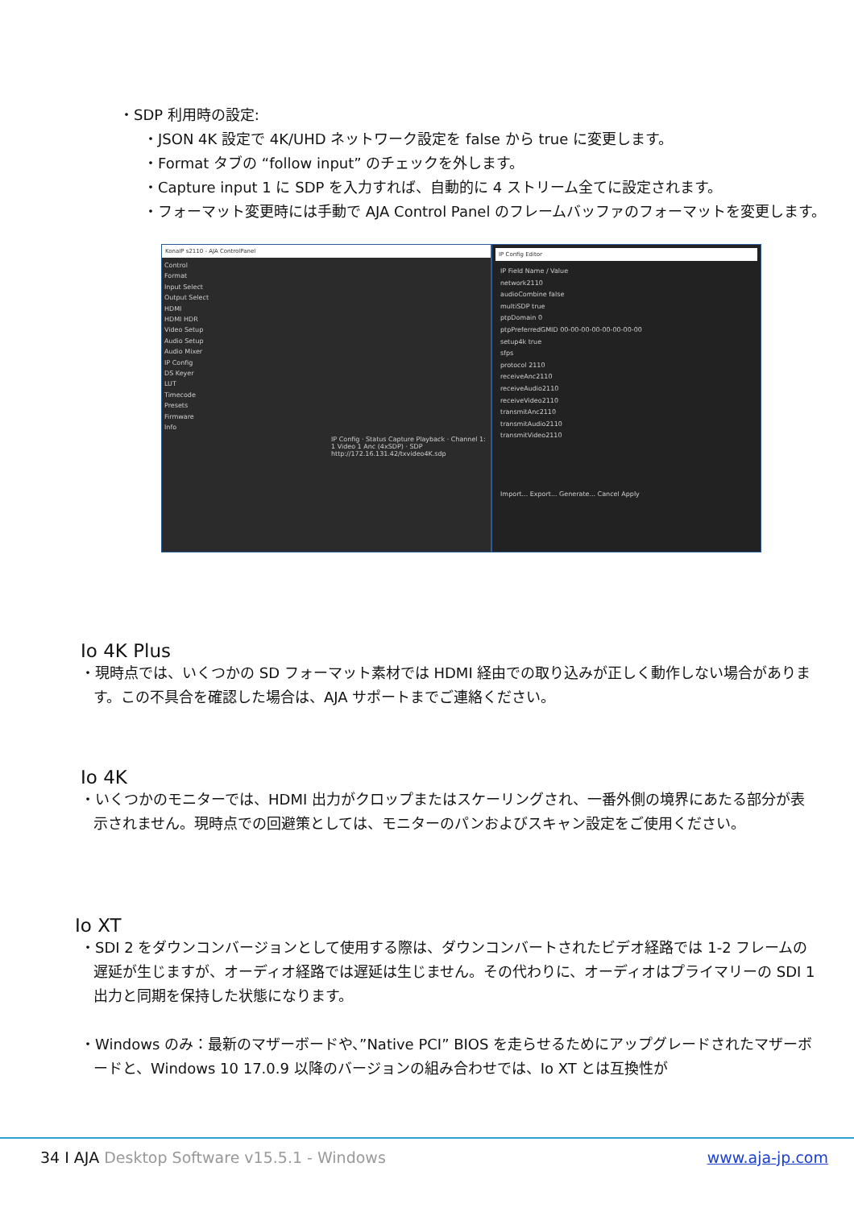・SDP 利用時の設定:
・JSON 4K 設定で 4K/UHD ネットワーク設定を false から true に変更します。
・Format タブの “follow input” のチェックを外します。
・Capture input 1 に SDP を入力すれば、自動的に 4 ストリーム全てに設定されます。
・フォーマット変更時には手動で AJA Control Panel のフレームバッファのフォーマットを変更します。
KonaIP s2110 - AJA ControlPanel
Control
Format
Input Select
Output Select
HDMI
HDMI HDR
Video Setup
Audio Setup
Audio Mixer
IP Config
DS Keyer
LUT
Timecode
Presets
Firmware
Info
IP Config · Status Capture Playback · Channel 1: 1 Video 1 Anc (4xSDP) · SDP http://172.16.131.42/txvideo4K.sdp
IP Config Editor
IP Field Name / Value
network2110
audioCombine false
multiSDP true
ptpDomain 0
ptpPreferredGMID 00-00-00-00-00-00-00-00
setup4k true
sfps
protocol 2110
receiveAnc2110
receiveAudio2110
receiveVideo2110
transmitAnc2110
transmitAudio2110
transmitVideo2110
Import... Export... Generate... Cancel Apply
Io 4K Plus
・現時点では、いくつかの SD フォーマット素材では HDMI 経由での取り込みが正しく動作しない場合があります。この不具合を確認した場合は、AJA サポートまでご連絡ください。
Io 4K
・いくつかのモニターでは、HDMI 出力がクロップまたはスケーリングされ、一番外側の境界にあたる部分が表示されません。現時点での回避策としては、モニターのパンおよびスキャン設定をご使用ください。
Io XT
・SDI 2 をダウンコンバージョンとして使用する際は、ダウンコンバートされたビデオ経路では 1-2 フレームの遅延が生じますが、オーディオ経路では遅延は生じません。その代わりに、オーディオはプライマリーの SDI 1 出力と同期を保持した状態になります。
・Windows のみ：最新のマザーボードや、”Native PCI” BIOS を走らせるためにアップグレードされたマザーボードと、Windows 10 17.0.9 以降のバージョンの組み合わせでは、Io XT とは互換性が
34 I AJA Desktop Software v15.5.1 - Windows www.aja-jp.com